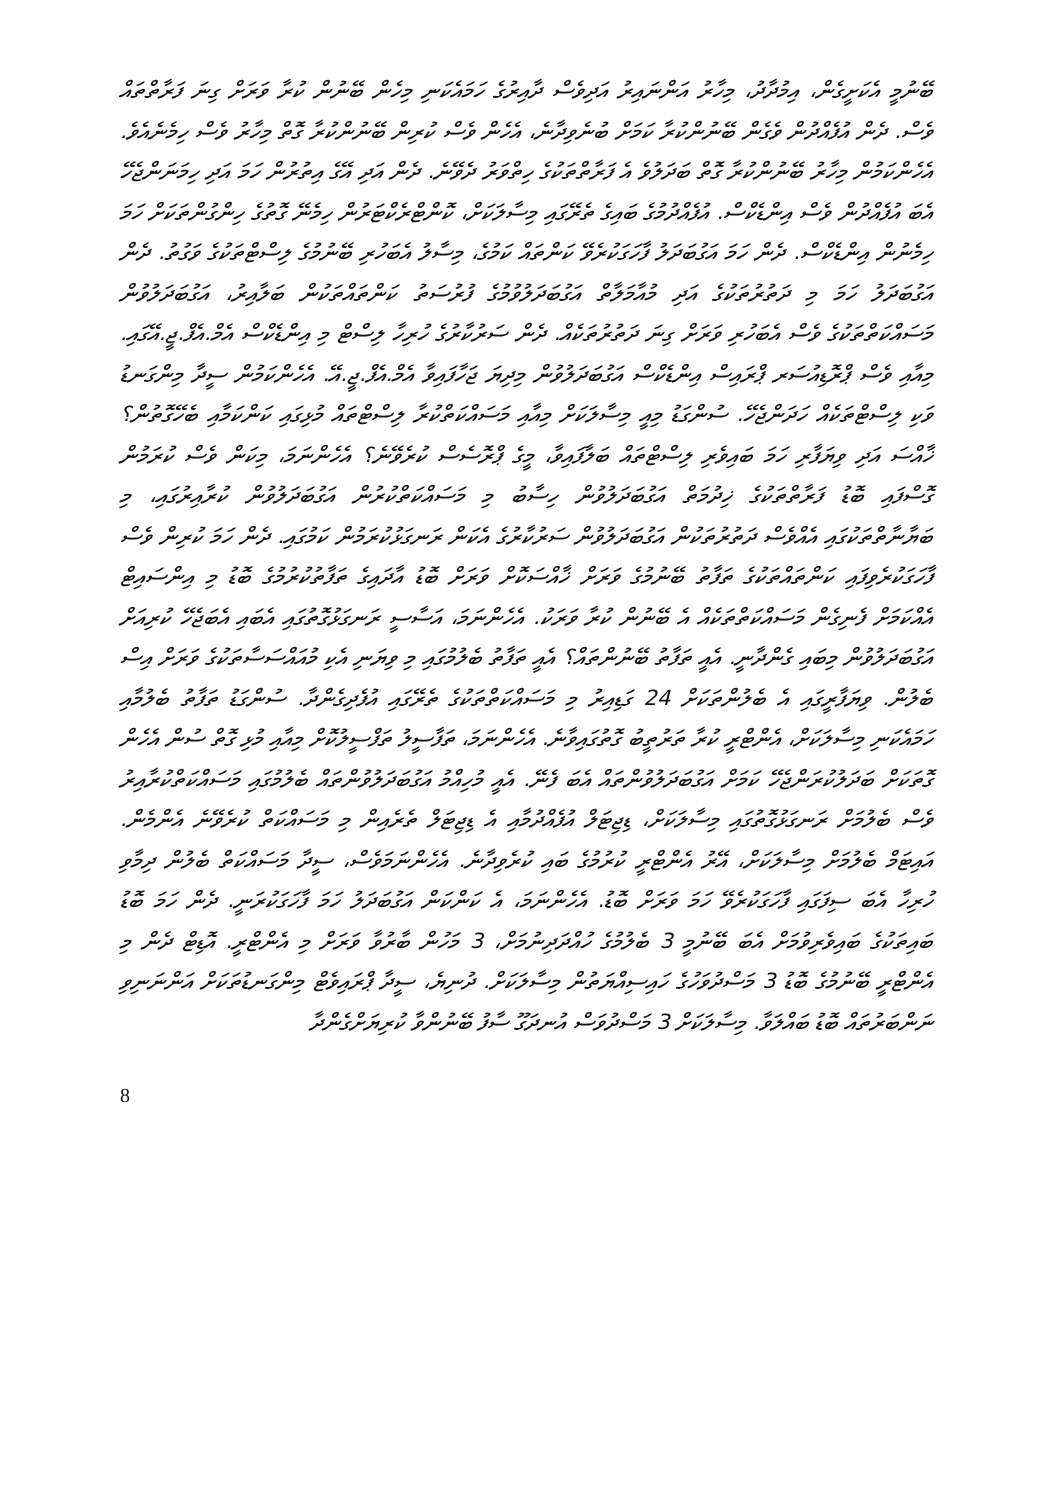ބޭނުމީ އެކަށީގެން، އިމުދާދު، މިހާރު އަންނައިރު އަދިވެސް ދާއިރުގެ ހަމައެކަނި މިހެން ބޭނުން ކުރާ ވަރަށް ގިނަ ފަރާތްތައް ވެސް. ދެން އުފެއްދުން ވެގެން ބޭނުންކުރާ ކަމަށް ބުނެވިދާނެ، އެހެން ވެސް ކުރިން ބޭނުންކުރާ ގޮތް މިހާރު ވެސް ހިމެނެއެވެ. އެހެންކަމުން މިހާރު ބޭނުންކުރާ ގޮތް ބަދަލުވެ އެ ފަރާތްތަކުގެ ހިތްވަރު ދެވޭނެ. ދެން އަދި އޭގެ އިތުރުން ހަމަ އަދި ހިމަނަންޖެހޭ އެބަ އުފެއްދުން ވެސް އިންޑެކްސް. އުފެއްދުމުގެ ބައިގެ ތެރޭގައި މިސާލަކަށް، ކޮންޓްރެކްޓަރުން ހިމެނޭ ގޮތުގެ ހިންގުންތަކަށް ހަމަ ހިމެނުން އިންޑެކްސް. ދެން ހަމަ އަގުބަދަލު ފާހަގަކުރެވޭ ކަންތައް ކަމުގެ، މިސާލު އެބަހުރި ބޭނުމުގެ ލިސްޓްތަކުގެ ވަގުތު. ދެން އަގުބަދަލު ހަމަ މި ދަތުރުތަކުގެ އަދި މުއާމަލާތް އަގުބަދަލުވުމުގެ ފުރުސަތު ކަންތައްތަކުން ބަލާއިރު، އަގުބަދަލުވުން މަސައްކަތްތަކުގެ ވެސް އެބަހުރި ވަރަށް ގިނަ ދަތުރުތަކެއް. ދެން ސަރުކާރުގެ ހުރިހާ ލިސްޓް މި އިންޑެކްސް އެމް.އެފް.ޖީ.އޭގައި. މިއާއި ވެސް ޕްރޮޑިއުސަރ ޕްރައިސް އިންޑެކްސް އަގުބަދަލުވުން މިދިޔަ ޖަހާފައިވާ އެމް.އެފް.ޖީ.އޭ. އެހެންކަމުން ސީދާ މިންގަނޑު ވަކި ލިސްޓްތަކެއް ހަދަންޖެހޭ. ސުންގަޑު މިއީ މިސާލަކަށް މިއާއި މަސައްކަތްކުރާ ލިސްޓްތައް މުޅިގައި ކަންކަމާއި ބެހޭގޮތުން؟ ޚާއްސަ އަދި ވިޔަފާރި ހަމަ ބައިވެރި ލިސްޓްތައް ބަލާފައިވާ، މީގެ ޕްރޮސެސް ކުރެވޭނެ؟ އެހެންނަމަ، މިކަން ވެސް ކުރަމުން ގޮސްފައި ބޮޑު ފަރާތްތަކުގެ ޚިދުމަތް އަގުބަދަލުވުން ހިސާބު މި މަސައްކަތްކުރުން އަގުބަދަލުވުން ކުރާއިރުގައި، މި ބަޔާނާތްތަކުގައި އެއްވެސް ދަތުރުތަކުން އަގުބަދަލުވުން ސަރުކާރުގެ އެކަން ރަނގަޅުކުރަމުން ކަމުގައި. ދެން ހަމަ ކުރިން ވެސް ފާހަގަކުރެވިފައި ކަންތައްތަކުގެ ތަފާތު ބޭނުމުގެ ވަރަށް ޚާއްސަކޮށް ވަރަށް ބޮޑު އާދައިގެ ތަފާތުކުރުމުގެ ބޮޑު މި އިންސައިޓް އެއްކަމަށް ފެނިގެން މަސައްކަތްތަކެއް އެ ބޭނުން ކުރާ ވަރަކު. އެހެންނަމަ، އަސާސީ ރަނގަޅުގޮތުގައި އެބައި އެބަޖެހޭ ކުރިއަށް އަގުބަދަލުވުން މިބައި ގެންދާނީ. އެއީ ތަފާތު ބޭނުންތައް؟ އެއީ ތަފާތު ބެލުމުގައި މި ވިޔަނި އެކި މުއައްސަސާތަކުގެ ވަރަށް އިސް ބެލުން. ވިޔަފާރީގައި އެ ބެލުންތަކަށް 24 ގަޑިއިރު މި މަސައްކަތްތަކުގެ ތެރޭގައި އުފެދިގެންދާ. ސުންގަޑު ތަފާތު ބެލުމާއި ހަމައެކަނި މިސާލަކަށް، އެންޓްރީ ކުރާ ތަރުތީބު ގޮތުގައިވާނެ. އެހެންނަމަ، ތަފާސީލު ތަފްސީލުކޮށް މިއާއި މުޅި ގޮތް ސުން އެހެން ގޮތަކަށް ބަދަލުކުރަންޖެހޭ ކަމަށް އަގުބަދަލުވުންތައް އެބަ ފެނޭ. އެއީ މުހިއްމު އަގުބަދަލުވުންތައް ބެލުމުގައި މަސައްކަތްކުރާއިރު ވެސް ބެލުމަށް ރަނގަޅުގޮތުގައި މިސާލަކަށް، ޑިޖިޓަލް އުފެއްދުމާއި އެ ޑިޖިޓަލް ތެރެއިން މި މަސައްކަތް ކުރެވޭނެ އެންމެން. އައިޓަމް ބެލުމަށް މިސާލަކަށް، އޭރު އެންޓްރީ ކުރުމުގެ ބައި ކުރެވިދާނެ. އެހެންނަމަވެސް، ސީދާ މަސައްކަތް ބެލުން ދިމާވި ހުރިހާ އެބަ ސިފަގައި ފާހަގަކުރެވޭ ހަމަ ވަރަށް ބޮޑު. އެހެންނަމަ، އެ ކަންކަން އަގުބަދަލު ހަމަ ފާހަގަކުރަނީ. ދެން ހަމަ ބޮޑު ބައިތަކުގެ ބައިވެރިވުމަށް އެބަ ބޭނުމީ 3 ބެލުމުގެ ހުއްދަދިނުމަށް، 3 މަހުން ބާރުވާ ވަރަށް މި އެންޓްރީ. އޮޑިޓް ދެން މި އެންޓްރީ ބޭނުމުގެ ބޮޑު 3 މަސްދުވަހުގެ ހައިސިއްޔަތުން މިސާލަކަށް. ދުނިޔެ، ސީދާ ޕްރައިވެޓް މިންގަނޑުތަކަށް އަންނަނިވި ނަންބަރުތައް ބޮޑު ބައްލަވާ. މިސާލަކަށް 3 މަސްދުވަސް އުނދަގޫ ސާފު ބޭނުންވާ ކުރިޔަށްގެންދާ
8